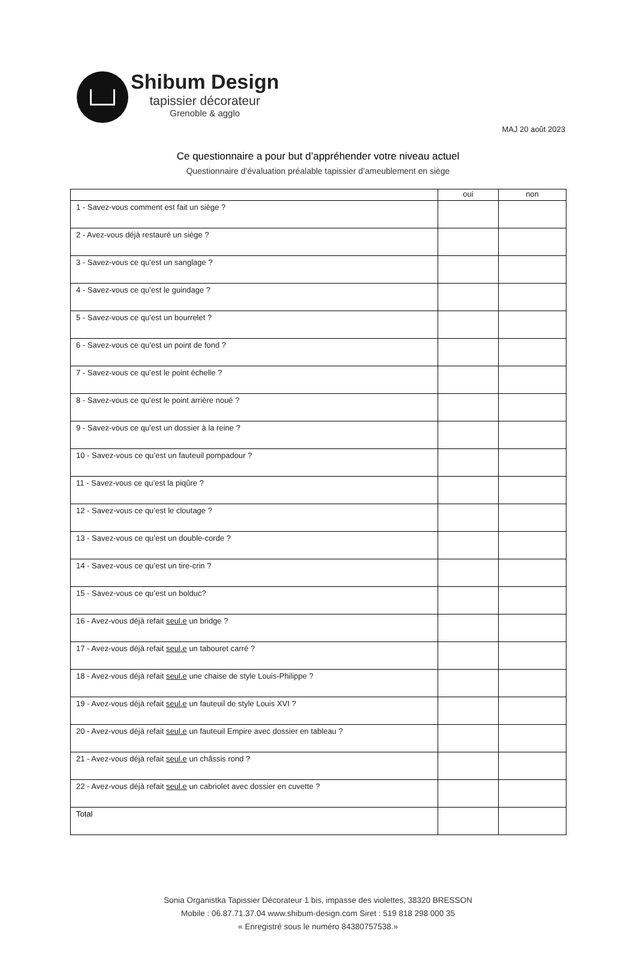Shibum Design
tapissier décorateur
Grenoble & agglo
MAJ 20 août 2023
Ce questionnaire a pour but d’appréhender votre niveau actuel
Questionnaire d’évaluation préalable tapissier d’ameublement en siège
| | oui | non |
| --- | --- | --- |
| 1 - Savez-vous comment est fait un siège ? | | |
| 2 - Avez-vous déjà restauré un siège ? | | |
| 3 - Savez-vous ce qu’est un sanglage ? | | |
| 4 - Savez-vous ce qu’est le guindage ? | | |
| 5 - Savez-vous ce qu’est un bourrelet ? | | |
| 6 - Savez-vous ce qu’est un point de fond ? | | |
| 7 - Savez-vous ce qu’est le point échelle ? | | |
| 8 - Savez-vous ce qu’est le point arrière noué ? | | |
| 9 - Savez-vous ce qu’est un dossier à la reine ? | | |
| 10 - Savez-vous ce qu’est un fauteuil pompadour ? | | |
| 11 - Savez-vous ce qu’est la piqûre ? | | |
| 12 - Savez-vous ce qu’est le cloutage ? | | |
| 13 - Savez-vous ce qu’est un double-corde ? | | |
| 14 - Savez-vous ce qu’est un tire-crin ? | | |
| 15 - Savez-vous ce qu’est un bolduc? | | |
| 16 - Avez-vous déjà refait seul.e un bridge ? | | |
| 17 - Avez-vous déjà refait seul.e un tabouret carré ? | | |
| 18 - Avez-vous déjà refait seul.e une chaise de style Louis-Philippe ? | | |
| 19 - Avez-vous déjà refait seul.e un fauteuil de style Louis XVI ? | | |
| 20 - Avez-vous déjà refait seul.e un fauteuil Empire avec dossier en tableau ? | | |
| 21 - Avez-vous déjà refait seul.e un châssis rond ? | | |
| 22 - Avez-vous déjà refait seul.e un cabriolet avec dossier en cuvette ? | | |
| Total | | |
Sonia Organistka Tapissier Décorateur 1 bis, impasse des violettes, 38320 BRESSON
Mobile : 06.87.71.37.04 www.shibum-design.com Siret : 519 818 298 000 35
« Enregistré sous le numéro 84380757538.»